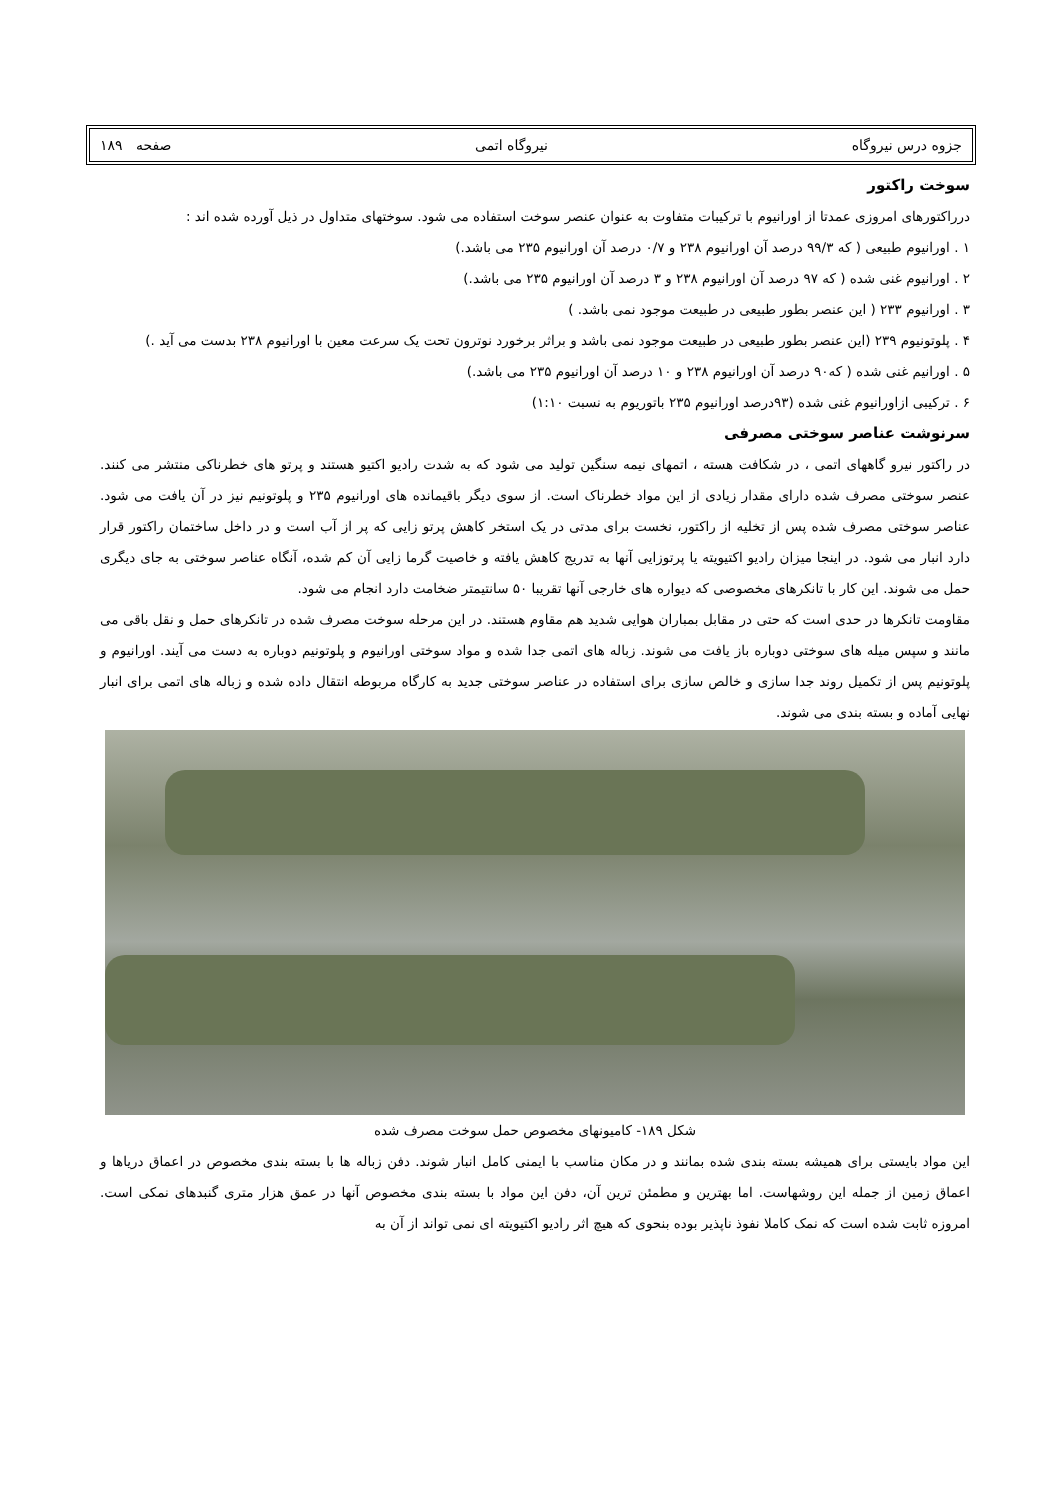جزوه درس نیروگاه نیروگاه اتمی صفحه ۱۸۹
سوخت راکتور
درراکتورهای امروزی عمدتا از اورانیوم با ترکیبات متفاوت به عنوان عنصر سوخت استفاده می شود. سوختهای متداول در ذیل آورده شده اند :
۱ . اورانیوم طبیعی ( که ۹۹/۳ درصد آن اورانیوم ۲۳۸ و ۰/۷ درصد آن اورانیوم ۲۳۵ می باشد.)
۲ . اورانیوم غنی شده ( که ۹۷ درصد آن اورانیوم ۲۳۸ و ۳ درصد آن اورانیوم ۲۳۵ می باشد.)
۳ . اورانیوم ۲۳۳ ( این عنصر بطور طبیعی در طبیعت موجود نمی باشد. )
۴ . پلوتونیوم ۲۳۹ (این عنصر بطور طبیعی در طبیعت موجود نمی باشد و براثر برخورد نوترون تحت یک سرعت معین با اورانیوم ۲۳۸ بدست می آید .)
۵ . اورانیم غنی شده ( که۹۰ درصد آن اورانیوم ۲۳۸ و ۱۰ درصد آن اورانیوم ۲۳۵ می باشد.)
۶ . ترکیبی ازاورانیوم غنی شده (۹۳درصد اورانیوم ۲۳۵ باتوریوم به نسبت ۱:۱۰)
سرنوشت عناصر سوختی مصرفی
در راکتور نیرو گاههای اتمی ، در شکافت هسته ، اتمهای نیمه سنگین تولید می شود که به شدت رادیو اکتیو هستند و پرتو های خطرناکی منتشر می کنند. عنصر سوختی مصرف شده دارای مقدار زیادی از این مواد خطرناک است. از سوی دیگر باقیمانده های اورانیوم ۲۳۵ و پلوتونیم نیز در آن یافت می شود. عناصر سوختی مصرف شده پس از تخلیه از راکتور، نخست برای مدتی در یک استخر کاهش پرتو زایی که پر از آب است و در داخل ساختمان راکتور قرار دارد انبار می شود. در اینجا میزان رادیو اکتیویته یا پرتوزایی آنها به تدریج کاهش یافته و خاصیت گرما زایی آن کم شده، آنگاه عناصر سوختی به جای دیگری حمل می شوند. این کار با تانکرهای مخصوصی که دیواره های خارجی آنها تقریبا ۵۰ سانتیمتر ضخامت دارد انجام می شود.
مقاومت تانکرها در حدی است که حتی در مقابل بمباران هوایی شدید هم مقاوم هستند. در این مرحله سوخت مصرف شده در تانکرهای حمل و نقل باقی می مانند و سپس میله های سوختی دوباره باز یافت می شوند. زباله های اتمی جدا شده و مواد سوختی اورانیوم و پلوتونیم دوباره به دست می آیند. اورانیوم و پلوتونیم پس از تکمیل روند جدا سازی و خالص سازی برای استفاده در عناصر سوختی جدید به کارگاه مربوطه انتقال داده شده و زباله های اتمی برای انبار نهایی آماده و بسته بندی می شوند.
شکل ۱۸۹- کامیونهای مخصوص حمل سوخت مصرف شده
این مواد بایستی برای همیشه بسته بندی شده بمانند و در مکان مناسب با ایمنی کامل انبار شوند. دفن زباله ها با بسته بندی مخصوص در اعماق دریاها و اعماق زمین از جمله این روشهاست. اما بهترین و مطمئن ترین آن، دفن این مواد با بسته بندی مخصوص آنها در عمق هزار متری گنبدهای نمکی است. امروزه ثابت شده است که نمک کاملا نفوذ ناپذیر بوده بنحوی که هیچ اثر رادیو اکتیویته ای نمی تواند از آن به